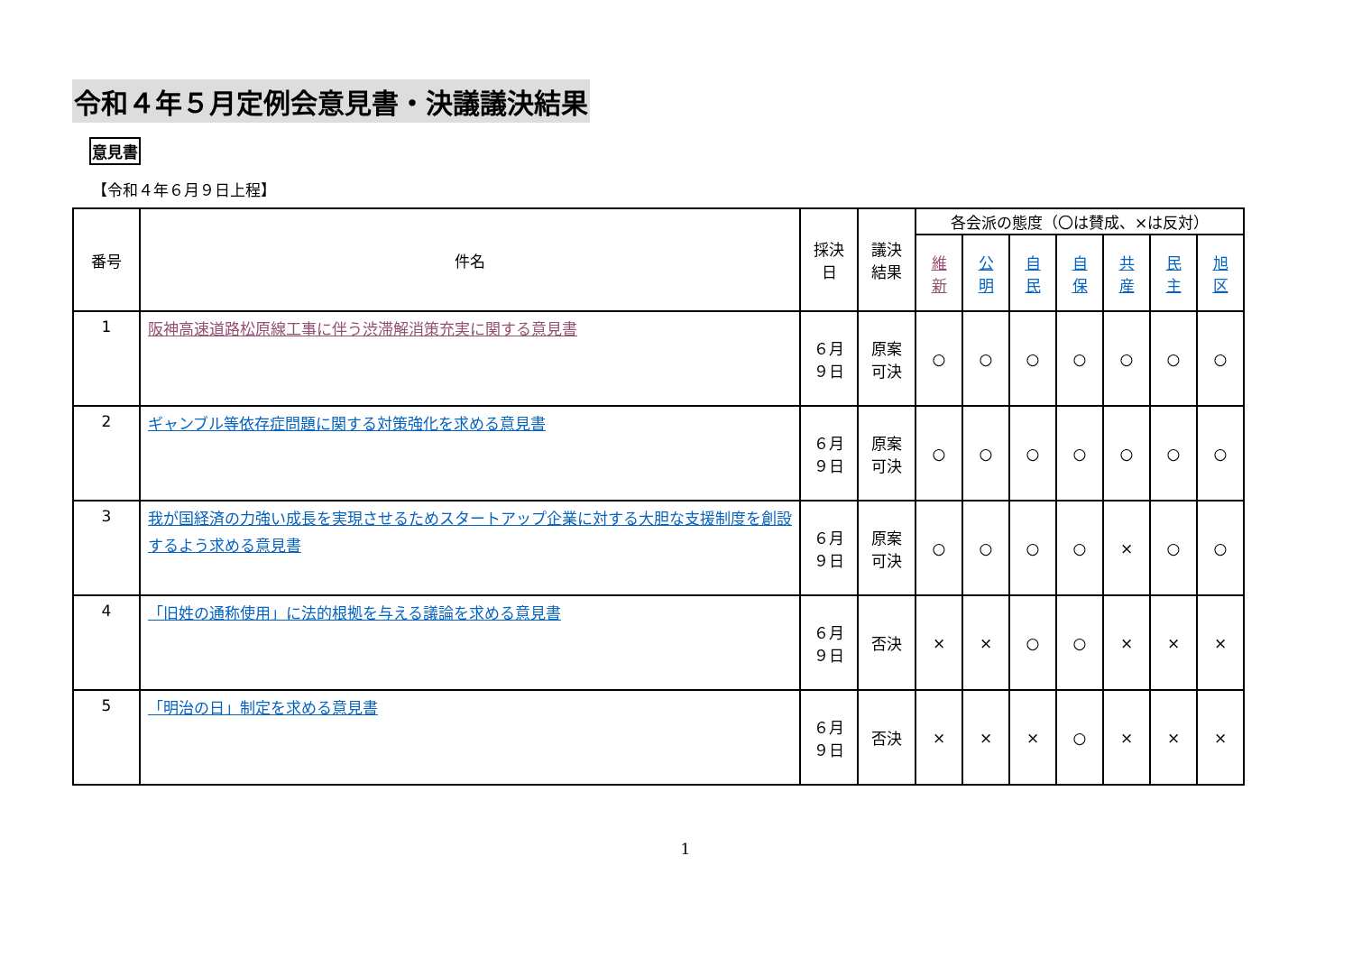令和４年５月定例会意見書・決議議決結果
意見書
【令和４年６月９日上程】
| 番号 | 件名 | 採決 日 | 議決 結果 | 各会派の態度（〇は賛成、×は反対） | | | | | | |
| --- | --- | --- | --- | --- | --- | --- | --- | --- | --- | --- |
| | | | | 維 新 | 公 明 | 自 民 | 自 保 | 共 産 | 民 主 | 旭 区 |
| 1 | 阪神高速道路松原線工事に伴う渋滞解消策充実に関する意見書 | ６月 ９日 | 原案 可決 | ○ | ○ | ○ | ○ | ○ | ○ | ○ |
| 2 | ギャンブル等依存症問題に関する対策強化を求める意見書 | ６月 ９日 | 原案 可決 | ○ | ○ | ○ | ○ | ○ | ○ | ○ |
| 3 | 我が国経済の力強い成長を実現させるためスタートアップ企業に対する大胆な支援制度を創設するよう求める意見書 | ６月 ９日 | 原案 可決 | ○ | ○ | ○ | ○ | × | ○ | ○ |
| 4 | 「旧姓の通称使用」に法的根拠を与える議論を求める意見書 | ６月 ９日 | 否決 | × | × | ○ | ○ | × | × | × |
| 5 | 「明治の日」制定を求める意見書 | ６月 ９日 | 否決 | × | × | × | ○ | × | × | × |
1